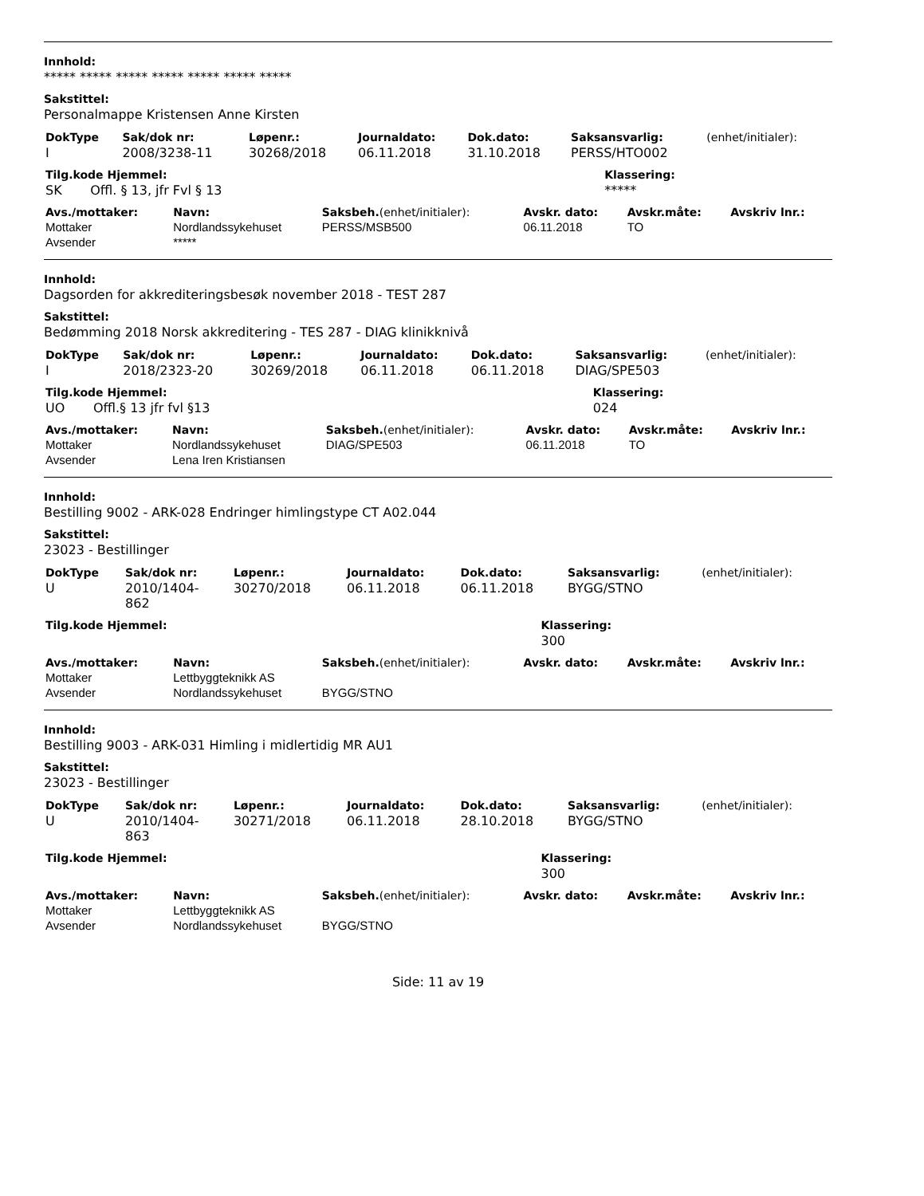Innhold:
***** ***** ***** ***** ***** ***** *****
Sakstittel:
Personalmappe Kristensen Anne Kirsten
| DokType | Sak/dok nr: | Løpenr.: | Journaldato: | Dok.dato: | Saksansvarlig: | (enhet/initialer): |
| --- | --- | --- | --- | --- | --- | --- |
| I | 2008/3238-11 | 30268/2018 | 06.11.2018 | 31.10.2018 | PERSS/HTO002 | |
| Tilg.kode Hjemmel: | Klassering: |
| --- | --- |
| SK Offl. § 13, jfr Fvl § 13 | ***** |
| Avs./mottaker: | Navn: | Saksbeh. (enhet/initialer): | Avskr. dato: | Avskr.måte: | Avskriv lnr.: |
| --- | --- | --- | --- | --- | --- |
| Mottaker | Nordlandssykehuset | PERSS/MSB500 | 06.11.2018 | TO | |
| Avsender | ***** | | | | |
Innhold:
Dagsorden for akkrediteringsbesøk november 2018 - TEST 287
Sakstittel:
Bedømming 2018 Norsk akkreditering - TES 287 - DIAG klinikknivå
| DokType | Sak/dok nr: | Løpenr.: | Journaldato: | Dok.dato: | Saksansvarlig: | (enhet/initialer): |
| --- | --- | --- | --- | --- | --- | --- |
| I | 2018/2323-20 | 30269/2018 | 06.11.2018 | 06.11.2018 | DIAG/SPE503 | |
| Tilg.kode Hjemmel: | Klassering: |
| --- | --- |
| UO Offl.§ 13 jfr fvl §13 | 024 |
| Avs./mottaker: | Navn: | Saksbeh. (enhet/initialer): | Avskr. dato: | Avskr.måte: | Avskriv lnr.: |
| --- | --- | --- | --- | --- | --- |
| Mottaker | Nordlandssykehuset | DIAG/SPE503 | 06.11.2018 | TO | |
| Avsender | Lena Iren Kristiansen | | | | |
Innhold:
Bestilling 9002 - ARK-028 Endringer himlingstype CT A02.044
Sakstittel:
23023 - Bestillinger
| DokType | Sak/dok nr: | Løpenr.: | Journaldato: | Dok.dato: | Saksansvarlig: | (enhet/initialer): |
| --- | --- | --- | --- | --- | --- | --- |
| U | 2010/1404- 862 | 30270/2018 | 06.11.2018 | 06.11.2018 | BYGG/STNO | |
| Tilg.kode Hjemmel: | Klassering: |
| --- | --- |
| | 300 |
| Avs./mottaker: | Navn: | Saksbeh. (enhet/initialer): | Avskr. dato: | Avskr.måte: | Avskriv lnr.: |
| --- | --- | --- | --- | --- | --- |
| Mottaker | Lettbyggteknikk AS | | | | |
| Avsender | Nordlandssykehuset | BYGG/STNO | | | |
Innhold:
Bestilling 9003 - ARK-031 Himling i midlertidig MR AU1
Sakstittel:
23023 - Bestillinger
| DokType | Sak/dok nr: | Løpenr.: | Journaldato: | Dok.dato: | Saksansvarlig: | (enhet/initialer): |
| --- | --- | --- | --- | --- | --- | --- |
| U | 2010/1404- 863 | 30271/2018 | 06.11.2018 | 28.10.2018 | BYGG/STNO | |
| Tilg.kode Hjemmel: | Klassering: |
| --- | --- |
| | 300 |
| Avs./mottaker: | Navn: | Saksbeh. (enhet/initialer): | Avskr. dato: | Avskr.måte: | Avskriv lnr.: |
| --- | --- | --- | --- | --- | --- |
| Mottaker | Lettbyggteknikk AS | | | | |
| Avsender | Nordlandssykehuset | BYGG/STNO | | | |
Side: 11 av 19